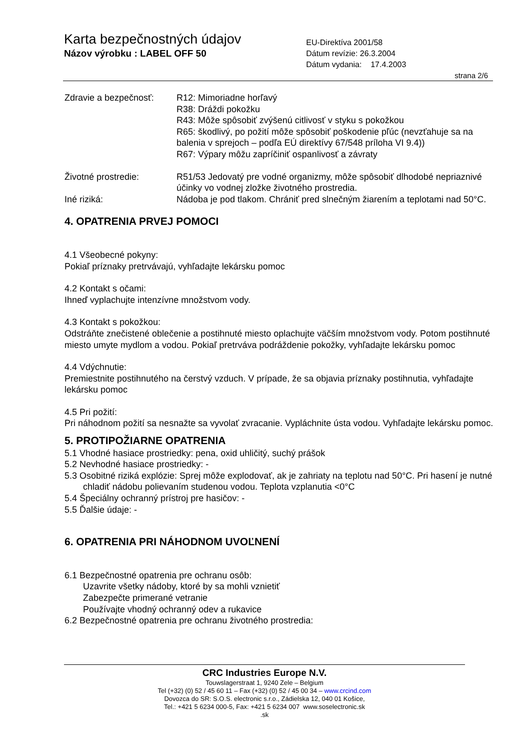Karta bezpečnostných údajov
Názov výrobku : LABEL OFF 50
EU-Direktíva 2001/58
Dátum revízie: 26.3.2004
Dátum vydania: 17.4.2003
strana 2/6
Zdravie a bezpečnosť:
R12: Mimoriadne horľavý
R38: Dráždi pokožku
R43: Môže spôsobiť zvýšenú citlivosť v styku s pokožkou
R65: škodlivý, po požití môže spôsobiť poškodenie pľúc (nevzťahuje sa na balenia v sprejoch – podľa EÚ direktívy 67/548 príloha VI 9.4))
R67: Výpary môžu zapríčiniť ospanlivosť a závraty
Životné prostredie: R51/53 Jedovatý pre vodné organizmy, môže spôsobiť dlhodobé nepriaznivé účinky vo vodnej zložke životného prostredia.
Iné riziká: Nádoba je pod tlakom. Chrániť pred slnečným žiarením a teplotami nad 50°C.
4. OPATRENIA PRVEJ POMOCI
4.1 Všeobecné pokyny:
Pokiaľ príznaky pretrvávajú, vyhľadajte lekársku pomoc
4.2 Kontakt s očami:
Ihneď vyplachujte intenzívne množstvom vody.
4.3 Kontakt s pokožkou:
Odstráňte znečistené oblečenie a postihnuté miesto oplachujte väčším množstvom vody. Potom postihnuté miesto umyte mydlom a vodou. Pokiaľ pretrváva podráždenie pokožky, vyhľadajte lekársku pomoc
4.4 Vdýchnutie:
Premiestnite postihnutého na čerstvý vzduch. V prípade, že sa objavia príznaky postihnutia, vyhľadajte lekársku pomoc
4.5 Pri požití:
Pri náhodnom požití sa nesnažte sa vyvolať zvracanie. Vypláchnite ústa vodou. Vyhľadajte lekársku pomoc.
5. PROTIPOŽIARNE OPATRENIA
5.1 Vhodné hasiace prostriedky: pena, oxid uhličitý, suchý prášok
5.2 Nevhodné hasiace prostriedky: -
5.3 Osobitné riziká explózie: Sprej môže explodovať, ak je zahriaty na teplotu nad 50°C. Pri hasení je nutné chladiť nádobu polievaním studenou vodou. Teplota vzplanutia <0°C
5.4 Špeciálny ochranný prístroj pre hasičov: -
5.5 Ďalšie údaje: -
6. OPATRENIA PRI NÁHODNOM UVOĽNENÍ
6.1 Bezpečnostné opatrenia pre ochranu osôb:
Uzavrite všetky nádoby, ktoré by sa mohli vznietiť
Zabezpečte primerané vetranie
Používajte vhodný ochranný odev a rukavice
6.2 Bezpečnostné opatrenia pre ochranu životného prostredia:
CRC Industries Europe N.V.
Touwslagerstraat 1, 9240 Zele – Belgium
Tel (+32) (0) 52 / 45 60 11 – Fax (+32) (0) 52 / 45 00 34 – www.crcind.com
Dovozca do SR: S.O.S. electronic s.r.o., Zádielska 12, 040 01 Košice,
Tel.: +421 5 6234 000-5, Fax: +421 5 6234 007 www.soselectronic.sk
.sk